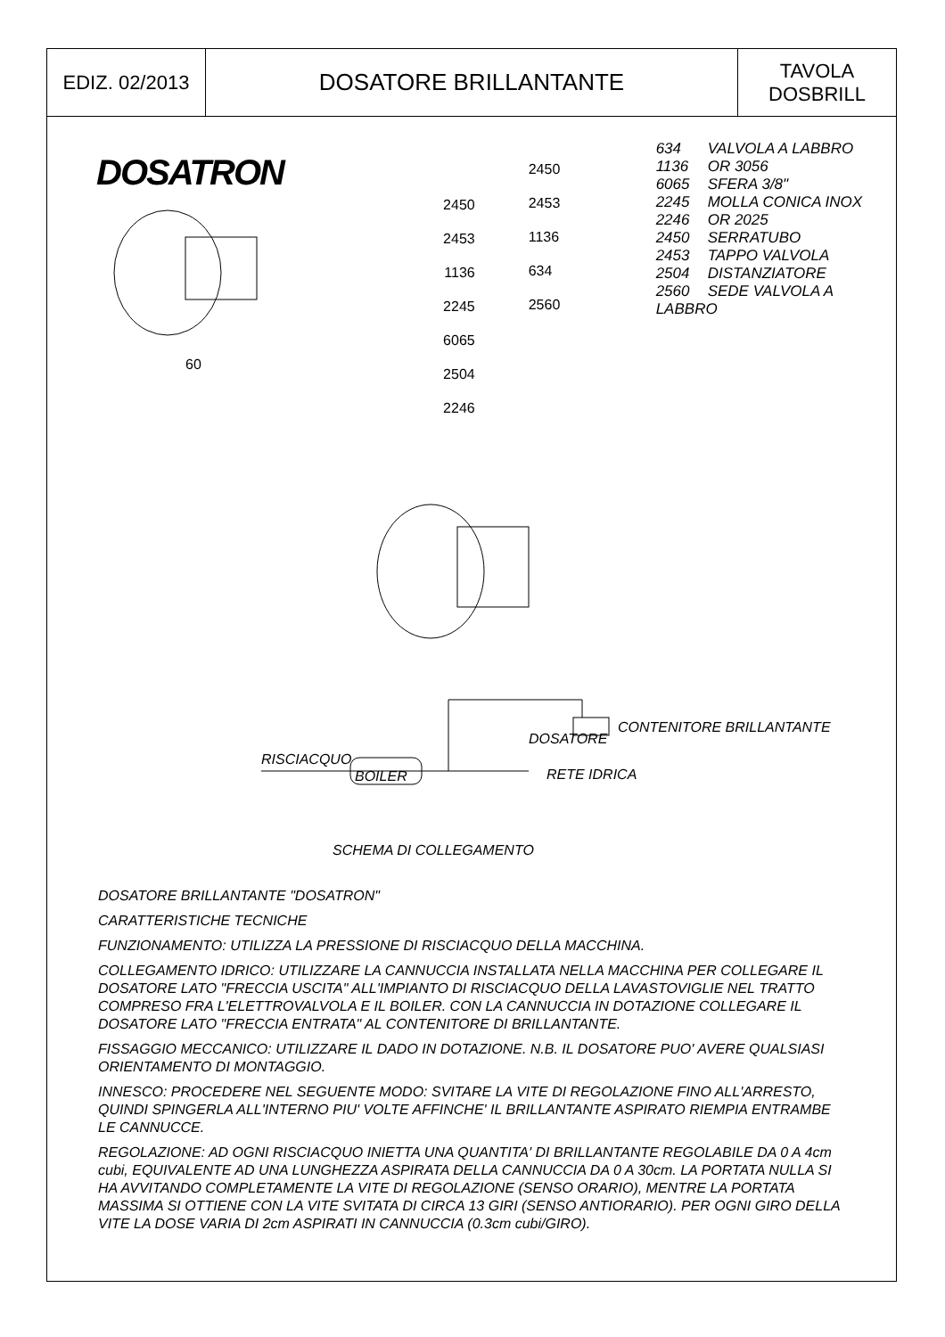| EDIZ. 02/2013 | DOSATORE BRILLANTANTE | TAVOLA DOSBRILL |
DOSATRON
60
2450
2453
1136
2245
6065
2504
2246
2450
2453
1136
634
2560
634 VALVOLA A LABBRO
1136 OR 3056
6065 SFERA 3/8"
2245 MOLLA CONICA INOX
2246 OR 2025
2450 SERRATUBO
2453 TAPPO VALVOLA
2504 DISTANZIATORE
2560 SEDE VALVOLA A LABBRO
DOSATORE
CONTENITORE BRILLANTANTE
RISCIACQUO
BOILER RETE IDRICA
SCHEMA DI COLLEGAMENTO
DOSATORE BRILLANTANTE "DOSATRON"
CARATTERISTICHE TECNICHE
FUNZIONAMENTO: UTILIZZA LA PRESSIONE DI RISCIACQUO DELLA MACCHINA.
COLLEGAMENTO IDRICO: UTILIZZARE LA CANNUCCIA INSTALLATA NELLA MACCHINA PER COLLEGARE IL DOSATORE LATO "FRECCIA USCITA" ALL'IMPIANTO DI RISCIACQUO DELLA LAVASTOVIGLIE NEL TRATTO COMPRESO FRA L'ELETTROVALVOLA E IL BOILER. CON LA CANNUCCIA IN DOTAZIONE COLLEGARE IL DOSATORE LATO "FRECCIA ENTRATA" AL CONTENITORE DI BRILLANTANTE.
FISSAGGIO MECCANICO: UTILIZZARE IL DADO IN DOTAZIONE. N.B. IL DOSATORE PUO' AVERE QUALSIASI ORIENTAMENTO DI MONTAGGIO.
INNESCO: PROCEDERE NEL SEGUENTE MODO: SVITARE LA VITE DI REGOLAZIONE FINO ALL'ARRESTO, QUINDI SPINGERLA ALL'INTERNO PIU' VOLTE AFFINCHE' IL BRILLANTANTE ASPIRATO RIEMPIA ENTRAMBE LE CANNUCCE.
REGOLAZIONE: AD OGNI RISCIACQUO INIETTA UNA QUANTITA' DI BRILLANTANTE REGOLABILE DA 0 A 4cm cubi, EQUIVALENTE AD UNA LUNGHEZZA ASPIRATA DELLA CANNUCCIA DA 0 A 30cm. LA PORTATA NULLA SI HA AVVITANDO COMPLETAMENTE LA VITE DI REGOLAZIONE (SENSO ORARIO), MENTRE LA PORTATA MASSIMA SI OTTIENE CON LA VITE SVITATA DI CIRCA 13 GIRI (SENSO ANTIORARIO). PER OGNI GIRO DELLA VITE LA DOSE VARIA DI 2cm ASPIRATI IN CANNUCCIA (0.3cm cubi/GIRO).